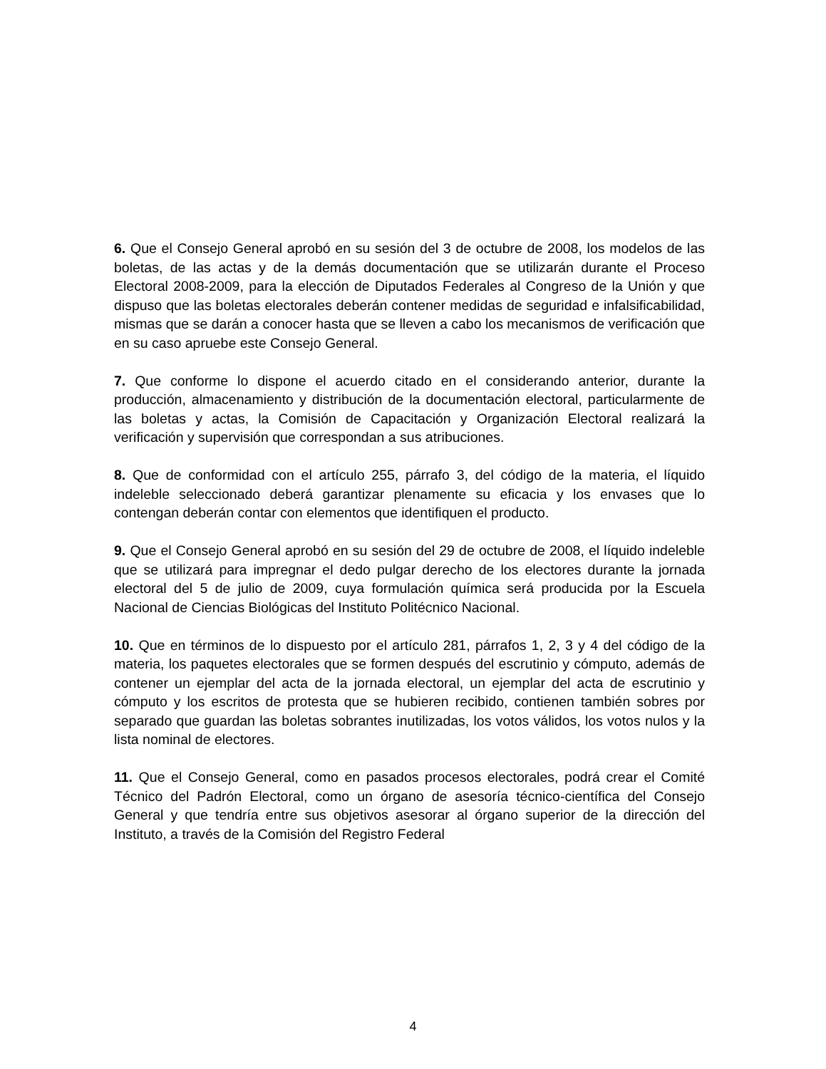6. Que el Consejo General aprobó en su sesión del 3 de octubre de 2008, los modelos de las boletas, de las actas y de la demás documentación que se utilizarán durante el Proceso Electoral 2008-2009, para la elección de Diputados Federales al Congreso de la Unión y que dispuso que las boletas electorales deberán contener medidas de seguridad e infalsificabilidad, mismas que se darán a conocer hasta que se lleven a cabo los mecanismos de verificación que en su caso apruebe este Consejo General.
7. Que conforme lo dispone el acuerdo citado en el considerando anterior, durante la producción, almacenamiento y distribución de la documentación electoral, particularmente de las boletas y actas, la Comisión de Capacitación y Organización Electoral realizará la verificación y supervisión que correspondan a sus atribuciones.
8. Que de conformidad con el artículo 255, párrafo 3, del código de la materia, el líquido indeleble seleccionado deberá garantizar plenamente su eficacia y los envases que lo contengan deberán contar con elementos que identifiquen el producto.
9. Que el Consejo General aprobó en su sesión del 29 de octubre de 2008, el líquido indeleble que se utilizará para impregnar el dedo pulgar derecho de los electores durante la jornada electoral del 5 de julio de 2009, cuya formulación química será producida por la Escuela Nacional de Ciencias Biológicas del Instituto Politécnico Nacional.
10. Que en términos de lo dispuesto por el artículo 281, párrafos 1, 2, 3 y 4 del código de la materia, los paquetes electorales que se formen después del escrutinio y cómputo, además de contener un ejemplar del acta de la jornada electoral, un ejemplar del acta de escrutinio y cómputo y los escritos de protesta que se hubieren recibido, contienen también sobres por separado que guardan las boletas sobrantes inutilizadas, los votos válidos, los votos nulos y la lista nominal de electores.
11. Que el Consejo General, como en pasados procesos electorales, podrá crear el Comité Técnico del Padrón Electoral, como un órgano de asesoría técnico-científica del Consejo General y que tendría entre sus objetivos asesorar al órgano superior de la dirección del Instituto, a través de la Comisión del Registro Federal
4